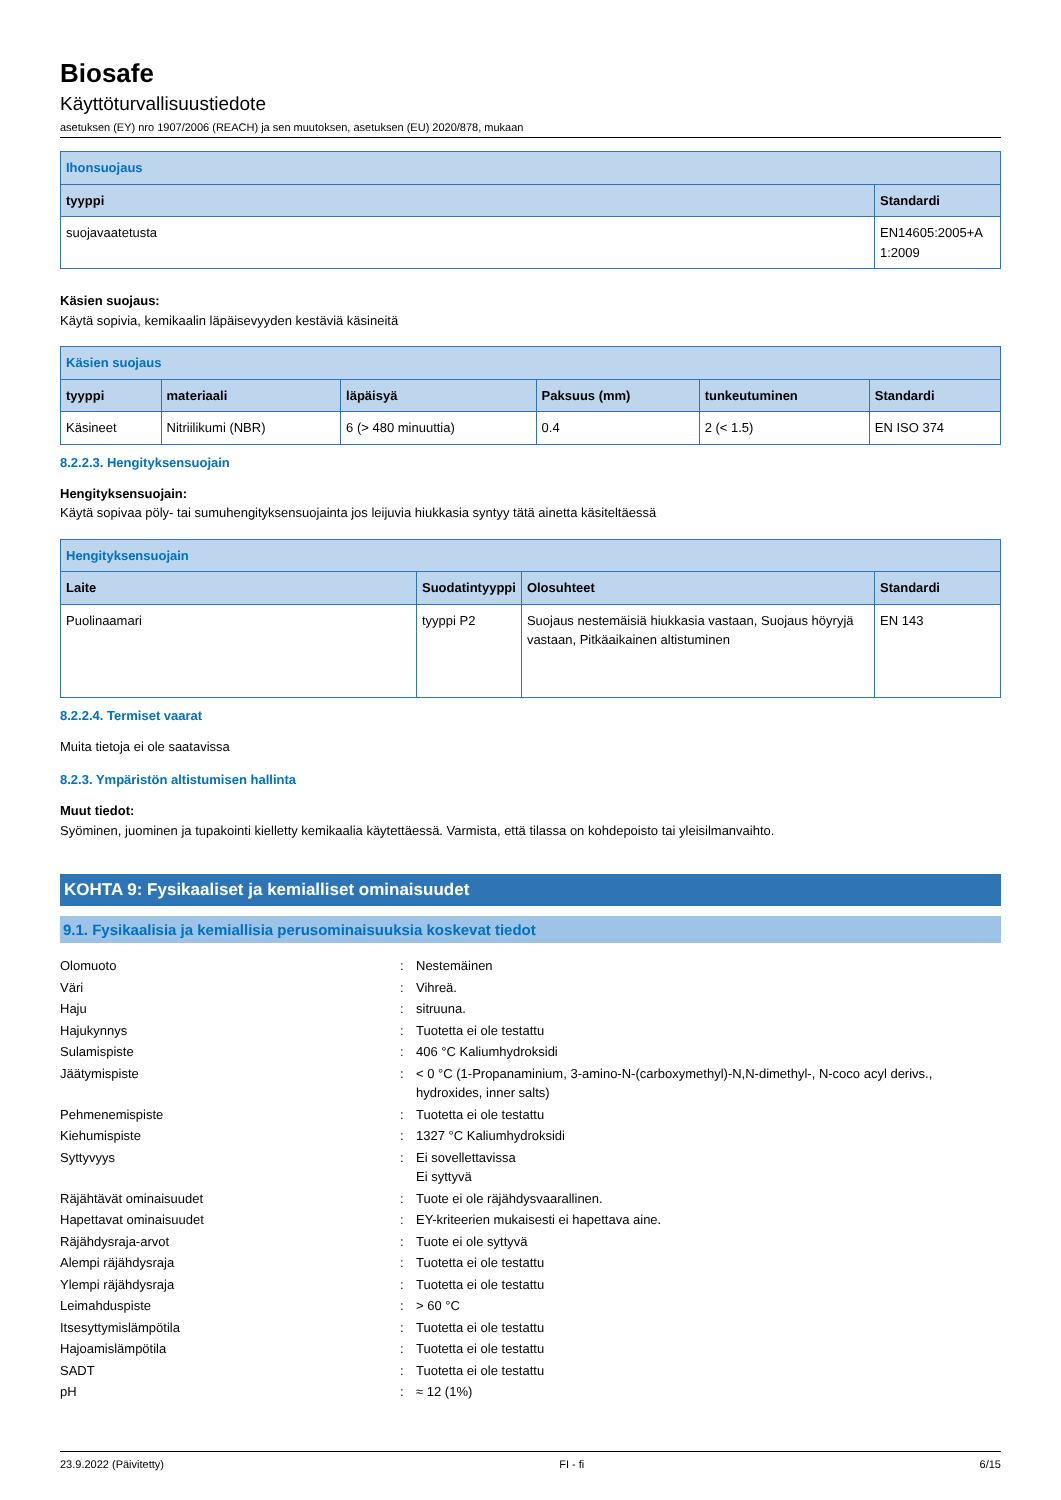Biosafe
Käyttöturvallisuustiedote
asetuksen (EY) nro 1907/2006 (REACH) ja sen muutoksen, asetuksen (EU) 2020/878, mukaan
| Ihonsuojaus | |
| --- | --- |
| tyyppi | Standardi |
| suojavaatetusta | EN14605:2005+A 1:2009 |
Käsien suojaus:
Käytä sopivia, kemikaalin läpäisevyyden kestäviä käsineitä
| Käsien suojaus | | | | | |
| --- | --- | --- | --- | --- | --- |
| tyyppi | materiaali | läpäisyä | Paksuus (mm) | tunkeutuminen | Standardi |
| Käsineet | Nitriilikumi (NBR) | 6 (> 480 minuuttia) | 0.4 | 2 (< 1.5) | EN ISO 374 |
8.2.2.3. Hengityksensuojain
Hengityksensuojain:
Käytä sopivaa pöly- tai sumuhengityksensuojainta jos leijuvia hiukkasia syntyy tätä ainetta käsiteltäessä
| Hengityksensuojain | | | |
| --- | --- | --- | --- |
| Laite | Suodatintyyppi | Olosuhteet | Standardi |
| Puolinaamari | tyyppi P2 | Suojaus nestemäisiä hiukkasia vastaan, Suojaus höyryjä vastaan, Pitkäaikainen altistuminen | EN 143 |
8.2.2.4. Termiset vaarat
Muita tietoja ei ole saatavissa
8.2.3. Ympäristön altistumisen hallinta
Muut tiedot:
Syöminen, juominen ja tupakointi kielletty kemikaalia käytettäessä. Varmista, että tilassa on kohdepoisto tai yleisilmanvaihto.
KOHTA 9: Fysikaaliset ja kemialliset ominaisuudet
9.1. Fysikaalisia ja kemiallisia perusominaisuuksia koskevat tiedot
| Olomuoto | : | Nestemäinen |
| Väri | : | Vihreä. |
| Haju | : | sitruuna. |
| Hajukynnys | : | Tuotetta ei ole testattu |
| Sulamispiste | : | 406 °C Kaliumhydroksidi |
| Jäätymispiste | : | < 0 °C (1-Propanaminium, 3-amino-N-(carboxymethyl)-N,N-dimethyl-, N-coco acyl derivs., hydroxides, inner salts) |
| Pehmenemispiste | : | Tuotetta ei ole testattu |
| Kiehumispiste | : | 1327 °C Kaliumhydroksidi |
| Syttyvyys | : | Ei sovellettavissa Ei syttyvä |
| Räjähtävät ominaisuudet | : | Tuote ei ole räjähdysvaarallinen. |
| Hapettavat ominaisuudet | : | EY-kriteerien mukaisesti ei hapettava aine. |
| Räjähdysraja-arvot | : | Tuote ei ole syttyvä |
| Alempi räjähdysraja | : | Tuotetta ei ole testattu |
| Ylempi räjähdysraja | : | Tuotetta ei ole testattu |
| Leimahduspiste | : | > 60 °C |
| Itsesyttymislämpötila | : | Tuotetta ei ole testattu |
| Hajoamislämpötila | : | Tuotetta ei ole testattu |
| SADT | : | Tuotetta ei ole testattu |
| pH | : | ≈ 12 (1%) |
23.9.2022 (Päivitetty) FI - fi 6/15